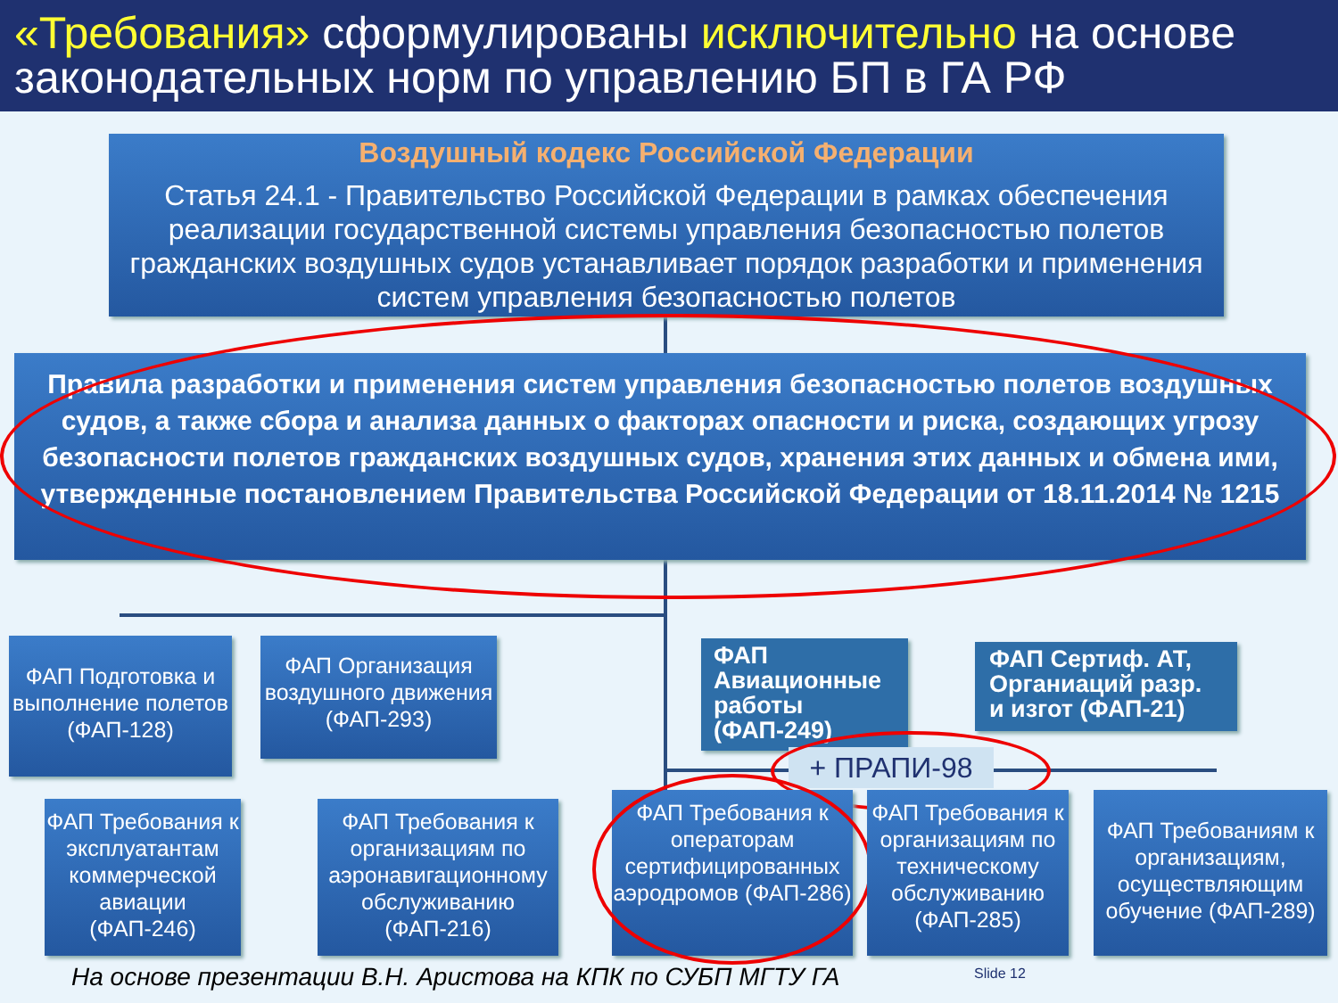«Требования» сформулированы исключительно на основе законодательных норм по управлению БП в ГА РФ
Воздушный кодекс Российской Федерации
Статья 24.1 - Правительство Российской Федерации в рамках обеспечения реализации государственной системы управления безопасностью полетов гражданских воздушных судов устанавливает порядок разработки и применения систем управления безопасностью полетов
Правила разработки и применения систем управления безопасностью полетов воздушных судов, а также сбора и анализа данных о факторах опасности и риска, создающих угрозу безопасности полетов гражданских воздушных судов, хранения этих данных и обмена ими, утвержденные постановлением Правительства Российской Федерации от 18.11.2014 № 1215
ФАП Подготовка и выполнение полетов (ФАП-128)
ФАП Организация воздушного движения (ФАП-293)
ФАП Авиационные работы (ФАП-249)
ФАП Сертиф. АТ, Органиаций разр. и изгот (ФАП-21)
+ ПРАПИ-98
ФАП Требования к эксплуатантам коммерческой авиации (ФАП-246)
ФАП Требования к организациям по аэронавигационному обслуживанию (ФАП-216)
ФАП Требования к операторам сертифицированных аэродромов (ФАП-286)
ФАП Требования к организациям по техническому обслуживанию (ФАП-285)
ФАП Требованиям к организациям, осуществляющим обучение (ФАП-289)
На основе презентации В.Н. Аристова на КПК по СУБП МГТУ ГА
Slide 12